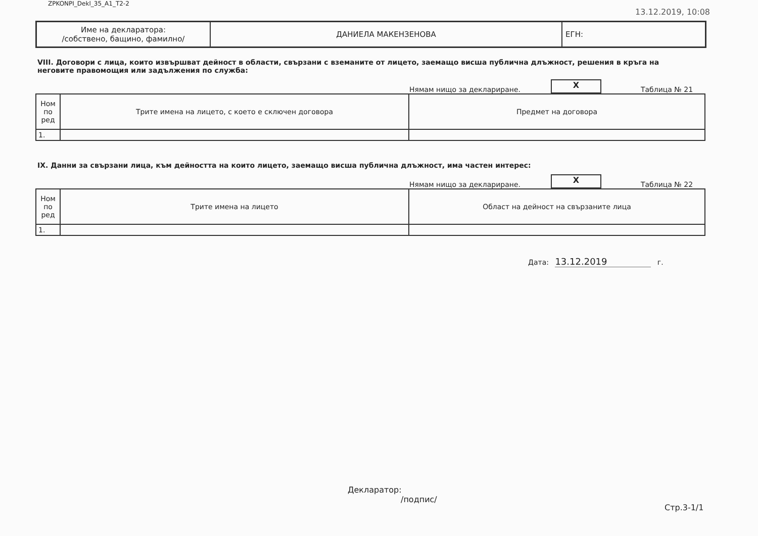ZPKONPI_Dekl_35_A1_T2-2
13.12.2019, 10:08
| Име на декларатора: /собствено, бащино, фамилно/ | ДАНИЕЛА МАКЕНЗЕНОВА | ЕГН: |
VIII. Договори с лица, които извършват дейност в области, свързани с вземаните от лицето, заемащо висша публична длъжност, решения в кръга на неговите правомощия или задължения по служба:
Нямам нищо за деклариране.
X
Таблица № 21
| Ном по ред | Трите имена на лицето, с което е сключен договора | Предмет на договора |
| --- | --- | --- |
| 1. | | |
IX. Данни за свързани лица, към дейността на които лицето, заемащо висша публична длъжност, има частен интерес:
Нямам нищо за деклариране.
X
Таблица № 22
| Ном по ред | Трите имена на лицето | Област на дейност на свързаните лица |
| --- | --- | --- |
| 1. | | |
Дата: 13.12.2019 г.
Декларатор:
/подпис/
Стр.3-1/1